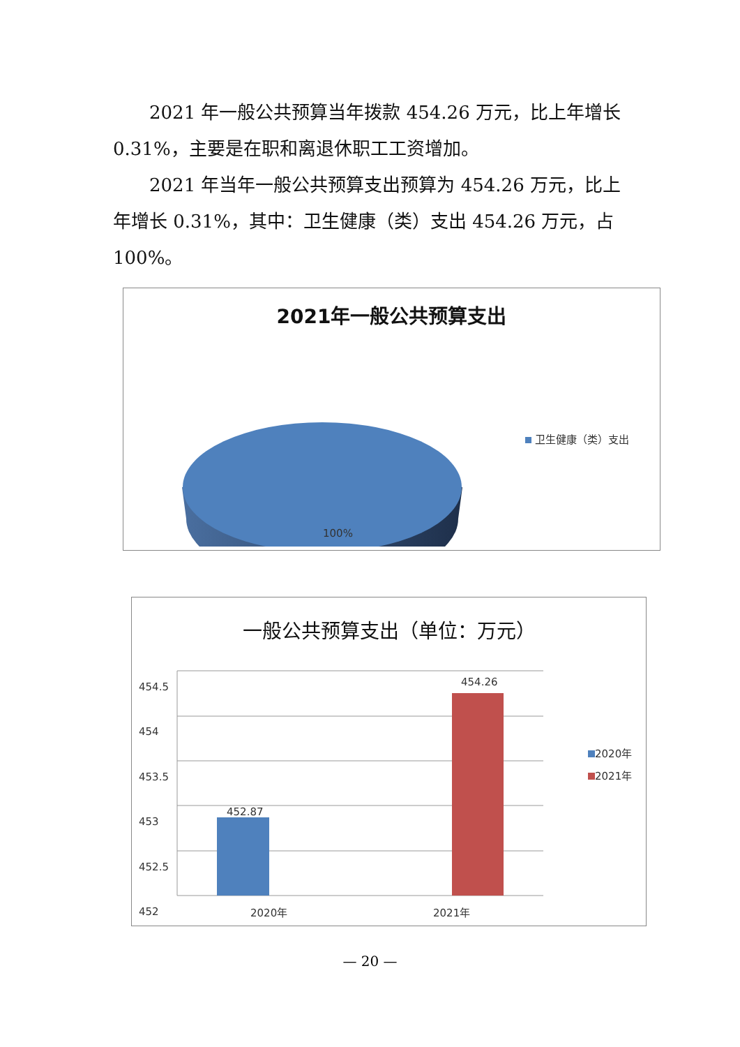2021 年一般公共预算当年拨款 454.26 万元，比上年增长 0.31%，主要是在职和离退休职工工资增加。
2021 年当年一般公共预算支出预算为 454.26 万元，比上年增长 0.31%，其中：卫生健康（类）支出 454.26 万元，占 100%。
2021年一般公共预算支出
100%
卫生健康（类）支出
一般公共预算支出（单位：万元）
454.5
454
453.5
453
452.5
452
452.87
454.26
2020年 2021年
2020年
2021年
— 20 —